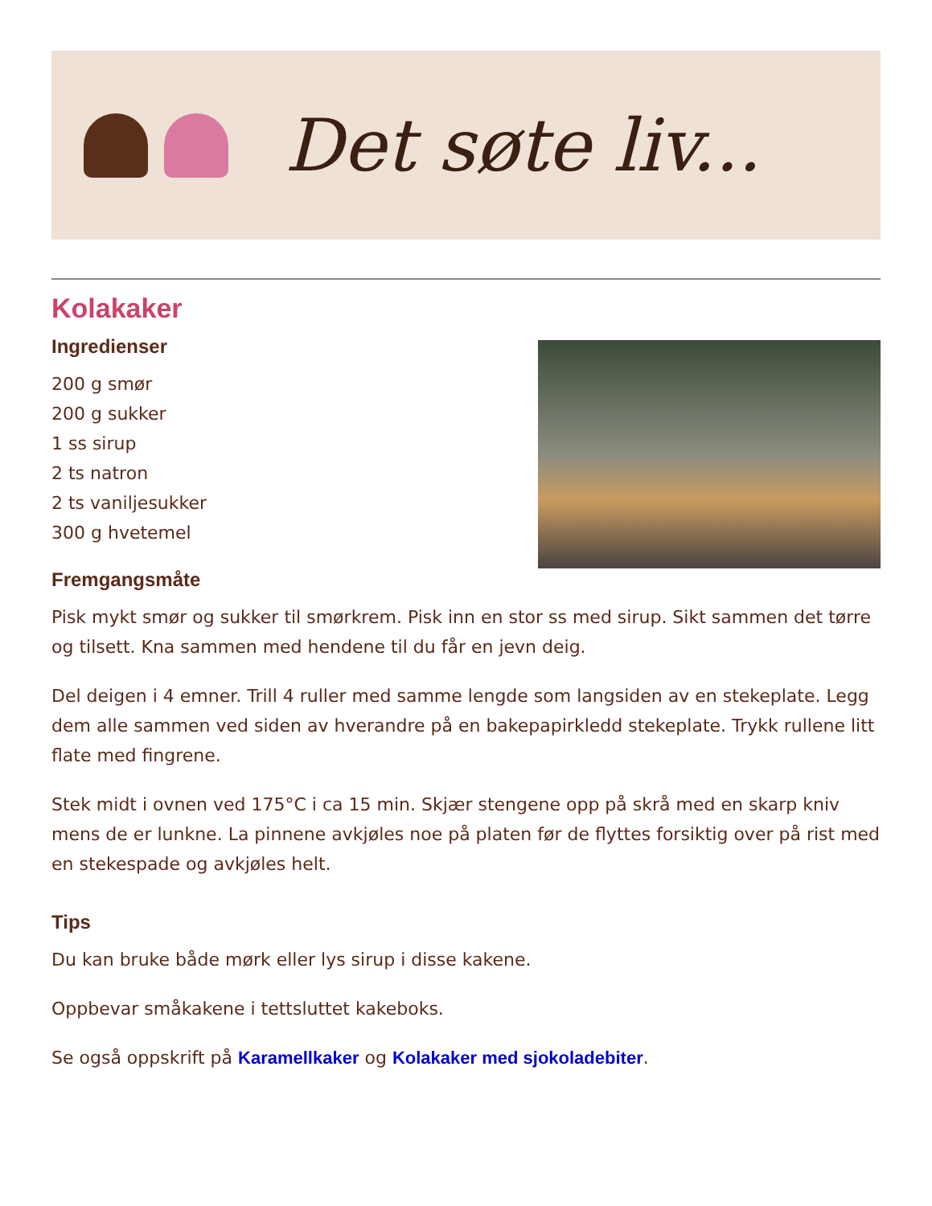Det søte liv...
Kolakaker
Ingredienser
200 g smør
200 g sukker
1 ss sirup
2 ts natron
2 ts vaniljesukker
300 g hvetemel
Fremgangsmåte
Pisk mykt smør og sukker til smørkrem. Pisk inn en stor ss med sirup. Sikt sammen det tørre og tilsett. Kna sammen med hendene til du får en jevn deig.
Del deigen i 4 emner. Trill 4 ruller med samme lengde som langsiden av en stekeplate. Legg dem alle sammen ved siden av hverandre på en bakepapirkledd stekeplate. Trykk rullene litt flate med fingrene.
Stek midt i ovnen ved 175°C i ca 15 min. Skjær stengene opp på skrå med en skarp kniv mens de er lunkne. La pinnene avkjøles noe på platen før de flyttes forsiktig over på rist med en stekespade og avkjøles helt.
Tips
Du kan bruke både mørk eller lys sirup i disse kakene.
Oppbevar småkakene i tettsluttet kakeboks.
Se også oppskrift på Karamellkaker og Kolakaker med sjokoladebiter.